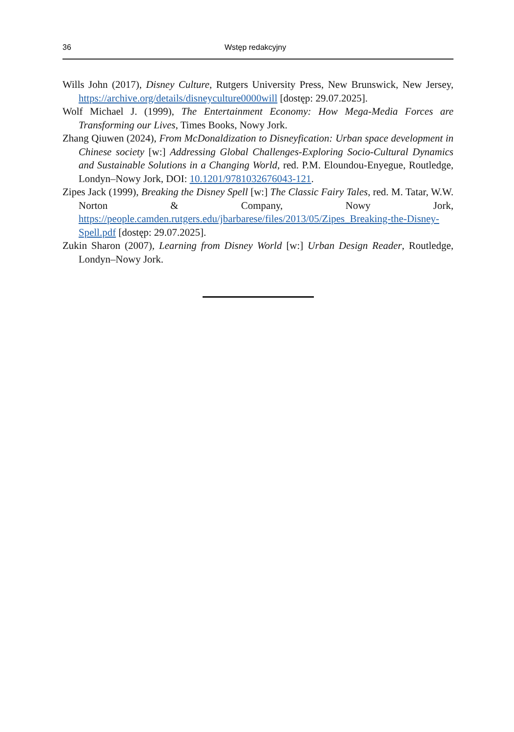36 Wstęp redakcyjny
Wills John (2017), Disney Culture, Rutgers University Press, New Brunswick, New Jersey, https://archive.org/details/disneyculture0000will [dostęp: 29.07.2025].
Wolf Michael J. (1999), The Entertainment Economy: How Mega-Media Forces are Transforming our Lives, Times Books, Nowy Jork.
Zhang Qiuwen (2024), From McDonaldization to Disneyfication: Urban space development in Chinese society [w:] Addressing Global Challenges-Exploring Socio-Cultural Dynamics and Sustainable Solutions in a Changing World, red. P.M. Eloundou-Enyegue, Routledge, Londyn–Nowy Jork, DOI: 10.1201/9781032676043-121.
Zipes Jack (1999), Breaking the Disney Spell [w:] The Classic Fairy Tales, red. M. Tatar, W.W. Norton & Company, Nowy Jork, https://people.camden.rutgers.edu/jbarbarese/files/2013/05/Zipes_Breaking-the-Disney-Spell.pdf [dostęp: 29.07.2025].
Zukin Sharon (2007), Learning from Disney World [w:] Urban Design Reader, Routledge, Londyn–Nowy Jork.